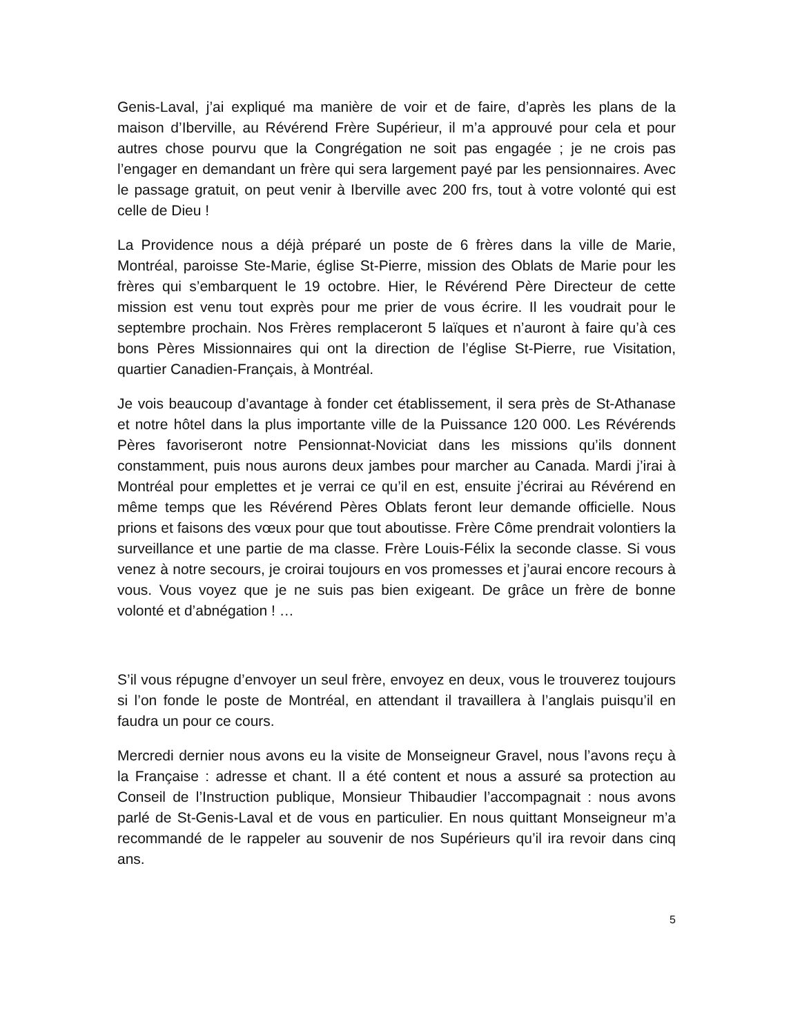Genis-Laval, j’ai expliqué ma manière de voir et de faire, d’après les plans de la maison d’Iberville, au Révérend Frère Supérieur, il m’a approuvé pour cela et pour autres chose pourvu que la Congrégation ne soit pas engagée ; je ne crois pas l’engager en demandant un frère qui sera largement payé par les pensionnaires. Avec le passage gratuit, on peut venir à Iberville avec 200 frs, tout à votre volonté qui est celle de Dieu !
La Providence nous a déjà préparé un poste de 6 frères dans la ville de Marie, Montréal, paroisse Ste-Marie, église St-Pierre, mission des Oblats de Marie pour les frères qui s’embarquent le 19 octobre. Hier, le Révérend Père Directeur de cette mission est venu tout exprès pour me prier de vous écrire. Il les voudrait pour le septembre prochain. Nos Frères remplaceront 5 laïques et n’auront à faire qu’à ces bons Pères Missionnaires qui ont la direction de l’église St-Pierre, rue Visitation, quartier Canadien-Français, à Montréal.
Je vois beaucoup d’avantage à fonder cet établissement, il sera près de St-Athanase et notre hôtel dans la plus importante ville de la Puissance 120 000. Les Révérends Pères favoriseront notre Pensionnat-Noviciat dans les missions qu’ils donnent constamment, puis nous aurons deux jambes pour marcher au Canada. Mardi j’irai à Montréal pour emplettes et je verrai ce qu’il en est, ensuite j’écrirai au Révérend en même temps que les Révérend Pères Oblats feront leur demande officielle. Nous prions et faisons des vœux pour que tout aboutisse. Frère Côme prendrait volontiers la surveillance et une partie de ma classe. Frère Louis-Félix la seconde classe. Si vous venez à notre secours, je croirai toujours en vos promesses et j’aurai encore recours à vous. Vous voyez que je ne suis pas bien exigeant. De grâce un frère de bonne volonté et d’abnégation ! …
S’il vous répugne d’envoyer un seul frère, envoyez en deux, vous le trouverez toujours si l’on fonde le poste de Montréal, en attendant il travaillera à l’anglais puisqu’il en faudra un pour ce cours.
Mercredi dernier nous avons eu la visite de Monseigneur Gravel, nous l’avons reçu à la Française : adresse et chant. Il a été content et nous a assuré sa protection au Conseil de l’Instruction publique, Monsieur Thibaudier l’accompagnait : nous avons parlé de St-Genis-Laval et de vous en particulier. En nous quittant Monseigneur m’a recommandé de le rappeler au souvenir de nos Supérieurs qu’il ira revoir dans cinq ans.
5